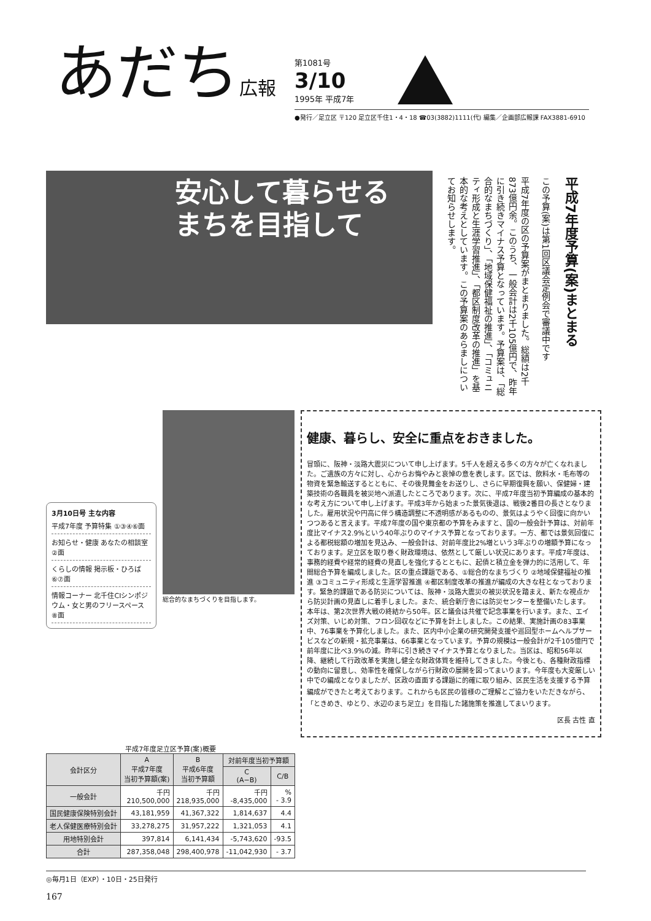あだち広報
第1081号
3/10
1995年 平成7年
●発行／足立区 〒120 足立区千住1・4・18 ☎03(3882)1111(代) 編集／企画部広報課 FAX3881-6910
安心して暮らせる
まちを目指して
平成7年度予算(案)まとまる
この予算(案)は第1回区議会定例会で審議中です
平成7年度の区の予算案がまとまりました。総額は2千873億円余。このうち、一般会計は2千105億円で、昨年に引き続きマイナス予算となっています。予算案は、「総合的なまちづくり」、「地域保健福祉の推進」、「コミュニティ形成と生涯学習推進」、「都区制度改革の推進」を基本的な考えとしています。この予算案のあらましについてお知らせします。
3月10日号 主な内容
平成7年度 予算特集 ①③④⑥面
お知らせ・健康 あなたの相談室 ②面
くらしの情報 掲示板・ひろば ⑥⑦面
情報コーナー 北千住CIシンポジウム・女と男のフリースペース ⑧面
総合的なまちづくりを目指します。
健康、暮らし、安全に重点をおきました。
冒頭に、阪神・淡路大震災について申し上げます。5千人を超える多くの方々が亡くなれました。ご遺族の方々に対し、心からお悔やみと哀悼の意を表します。区では、飲料水・毛布等の物資を緊急輸送するとともに、その後見舞金をお送りし、さらに早期復興を願い、保健婦・建築技術の各職員を被災地へ派遣したところであります。次に、平成7年度当初予算編成の基本的な考え方について申し上げます。平成3年から始まった景気後退は、戦後2番目の長さとなりました。雇用状況や円高に伴う構造調整に不透明感があるものの、景気はようやく回復に向かいつつあると言えます。平成7年度の国や東京都の予算をみますと、国の一般会計予算は、対前年度比マイナス2.9%という40年ぶりのマイナス予算となっております。一方、都では景気回復による都税総額の増加を見込み、一般会計は、対前年度比2%増という3年ぶりの増額予算になっております。足立区を取り巻く財政環境は、依然として厳しい状況にあります。平成7年度は、事務的経費や経常的経費の見直しを強化するとともに、起債と積立金を弾力的に活用して、年間総合予算を編成しました。区の重点課題である、①総合的なまちづくり ②地域保健福祉の推進 ③コミュニティ形成と生涯学習推進 ④都区制度改革の推進が編成の大きな柱となっております。緊急的課題である防災については、阪神・淡路大震災の被災状況を踏まえ、新たな視点から防災計画の見直しに着手しました。また、統合新庁舎には防災センターを整備いたします。本年は、第2次世界大戦の終結から50年。区と議会は共催で記念事業を行います。また、エイズ対策、いじめ対策、フロン回収などに予算を計上しました。この結果、実施計画の83事業中、76事業を予算化しました。また、区内中小企業の研究開発支援や巡回型ホームヘルプサービスなどの新規・拡充事業は、66事業となっています。予算の規模は一般会計が2千105億円で前年度に比べ3.9%の減。昨年に引き続きマイナス予算となりました。当区は、昭和56年以降、継続して行政改革を実施し健全な財政体質を維持してきました。今後とも、各種財政指標の動向に留意し、効率性を確保しながら行財政の展開を図ってまいります。今年度も大変厳しい中での編成となりましたが、区政の直面する課題に的確に取り組み、区民生活を支援する予算編成ができたと考えております。これからも区民の皆様のご理解とご協力をいただきながら、「ときめき、ゆとり、水辺のまち足立」を目指した諸施策を推進してまいります。
区長 古性 直
平成7年度足立区予算(案)概要
| 会計区分 | A 平成7年度 当初予算額(案) | B 平成6年度 当初予算額 | 対前年度当初予算額 | |
| --- | --- | --- | --- | --- |
| | | | C (A−B) | C/B |
| 一般会計 | 千円 210,500,000 | 千円 218,935,000 | 千円 -8,435,000 | % - 3.9 |
| 国民健康保険特別会計 | 43,181,959 | 41,367,322 | 1,814,637 | 4.4 |
| 老人保健医療特別会計 | 33,278,275 | 31,957,222 | 1,321,053 | 4.1 |
| 用地特別会計 | 397,814 | 6,141,434 | -5,743,620 | -93.5 |
| 合計 | 287,358,048 | 298,400,978 | -11,042,930 | - 3.7 |
◎毎月1日（EXP）・10日・25日発行
167